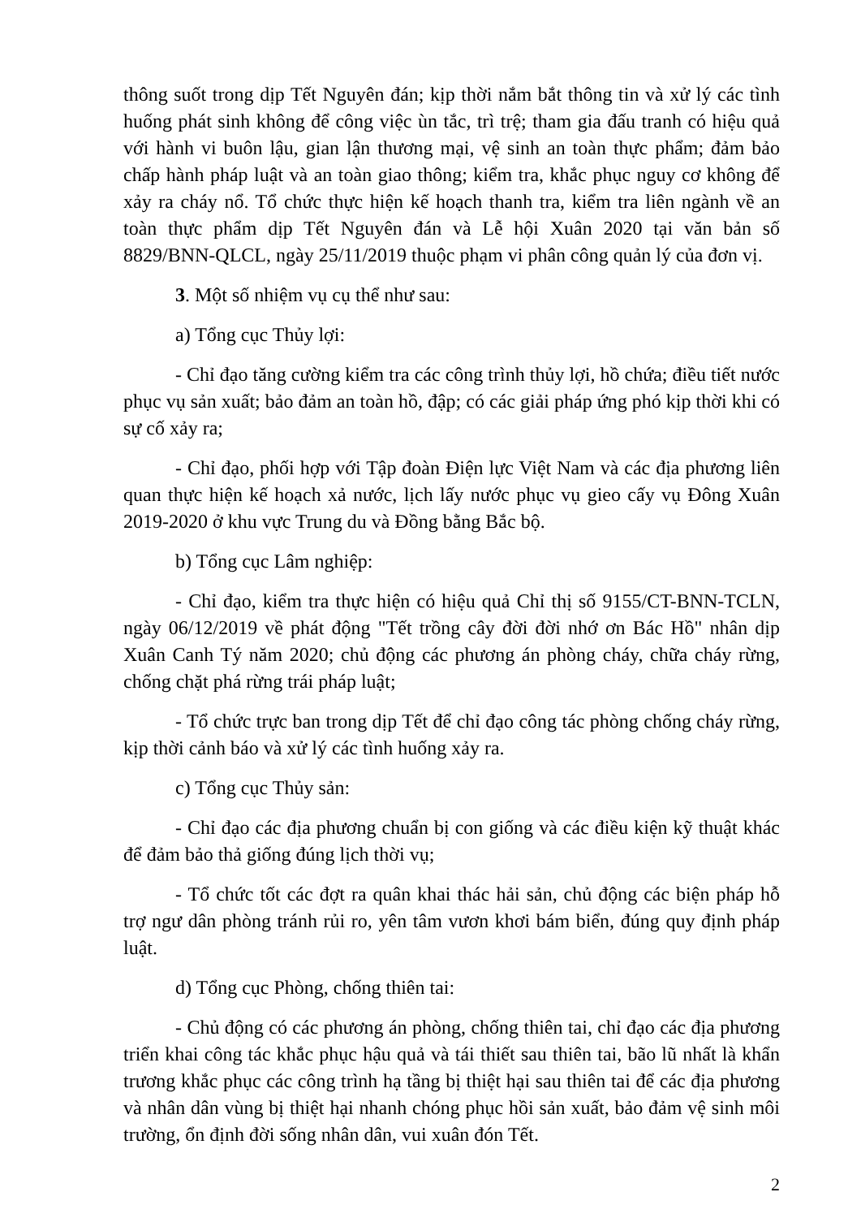thông suốt trong dịp Tết Nguyên đán; kịp thời nắm bắt thông tin và xử lý các tình huống phát sinh không để công việc ùn tắc, trì trệ; tham gia đấu tranh có hiệu quả với hành vi buôn lậu, gian lận thương mại, vệ sinh an toàn thực phẩm; đảm bảo chấp hành pháp luật và an toàn giao thông; kiểm tra, khắc phục nguy cơ không để xảy ra cháy nổ. Tổ chức thực hiện kế hoạch thanh tra, kiểm tra liên ngành về an toàn thực phẩm dịp Tết Nguyên đán và Lễ hội Xuân 2020 tại văn bản số 8829/BNN-QLCL, ngày 25/11/2019 thuộc phạm vi phân công quản lý của đơn vị.
3. Một số nhiệm vụ cụ thể như sau:
a) Tổng cục Thủy lợi:
- Chỉ đạo tăng cường kiểm tra các công trình thủy lợi, hồ chứa; điều tiết nước phục vụ sản xuất; bảo đảm an toàn hồ, đập; có các giải pháp ứng phó kịp thời khi có sự cố xảy ra;
- Chỉ đạo, phối hợp với Tập đoàn Điện lực Việt Nam và các địa phương liên quan thực hiện kế hoạch xả nước, lịch lấy nước phục vụ gieo cấy vụ Đông Xuân 2019-2020 ở khu vực Trung du và Đồng bằng Bắc bộ.
b) Tổng cục Lâm nghiệp:
- Chỉ đạo, kiểm tra thực hiện có hiệu quả Chỉ thị số 9155/CT-BNN-TCLN, ngày 06/12/2019 về phát động "Tết trồng cây đời đời nhớ ơn Bác Hồ" nhân dịp Xuân Canh Tý năm 2020; chủ động các phương án phòng cháy, chữa cháy rừng, chống chặt phá rừng trái pháp luật;
- Tổ chức trực ban trong dịp Tết để chỉ đạo công tác phòng chống cháy rừng, kịp thời cảnh báo và xử lý các tình huống xảy ra.
c) Tổng cục Thủy sản:
- Chỉ đạo các địa phương chuẩn bị con giống và các điều kiện kỹ thuật khác để đảm bảo thả giống đúng lịch thời vụ;
- Tổ chức tốt các đợt ra quân khai thác hải sản, chủ động các biện pháp hỗ trợ ngư dân phòng tránh rủi ro, yên tâm vươn khơi bám biển, đúng quy định pháp luật.
d) Tổng cục Phòng, chống thiên tai:
- Chủ động có các phương án phòng, chống thiên tai, chỉ đạo các địa phương triển khai công tác khắc phục hậu quả và tái thiết sau thiên tai, bão lũ nhất là khẩn trương khắc phục các công trình hạ tầng bị thiệt hại sau thiên tai để các địa phương và nhân dân vùng bị thiệt hại nhanh chóng phục hồi sản xuất, bảo đảm vệ sinh môi trường, ổn định đời sống nhân dân, vui xuân đón Tết.
2